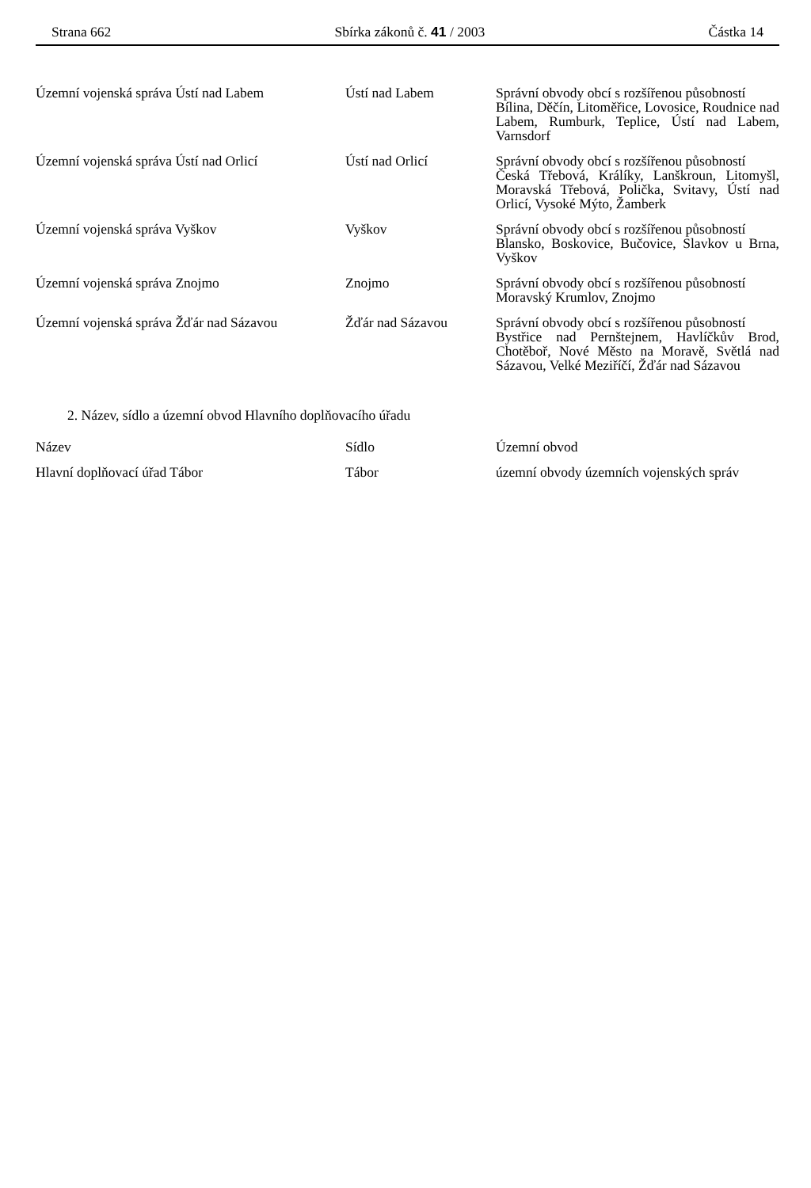Strana 662 Sbírka zákonů č. 41 / 2003 Částka 14
| Územní vojenská správa Ústí nad Labem | Ústí nad Labem | Správní obvody obcí s rozšířenou působností Bílina, Děčín, Litoměřice, Lovosice, Roudnice nad Labem, Rumburk, Teplice, Ústí nad Labem, Varnsdorf |
| Územní vojenská správa Ústí nad Orlicí | Ústí nad Orlicí | Správní obvody obcí s rozšířenou působností Česká Třebová, Králíky, Lanškroun, Litomyšl, Moravská Třebová, Polička, Svitavy, Ústí nad Orlicí, Vysoké Mýto, Žamberk |
| Územní vojenská správa Vyškov | Vyškov | Správní obvody obcí s rozšířenou působností Blansko, Boskovice, Bučovice, Slavkov u Brna, Vyškov |
| Územní vojenská správa Znojmo | Znojmo | Správní obvody obcí s rozšířenou působností Moravský Krumlov, Znojmo |
| Územní vojenská správa Žďár nad Sázavou | Žďár nad Sázavou | Správní obvody obcí s rozšířenou působností Bystřice nad Pernštejnem, Havlíčkův Brod, Chotěboř, Nové Město na Moravě, Světlá nad Sázavou, Velké Meziříčí, Žďár nad Sázavou |
2. Název, sídlo a územní obvod Hlavního doplňovacího úřadu
| Název | Sídlo | Územní obvod |
| --- | --- | --- |
| Hlavní doplňovací úřad Tábor | Tábor | územní obvody územních vojenských správ |